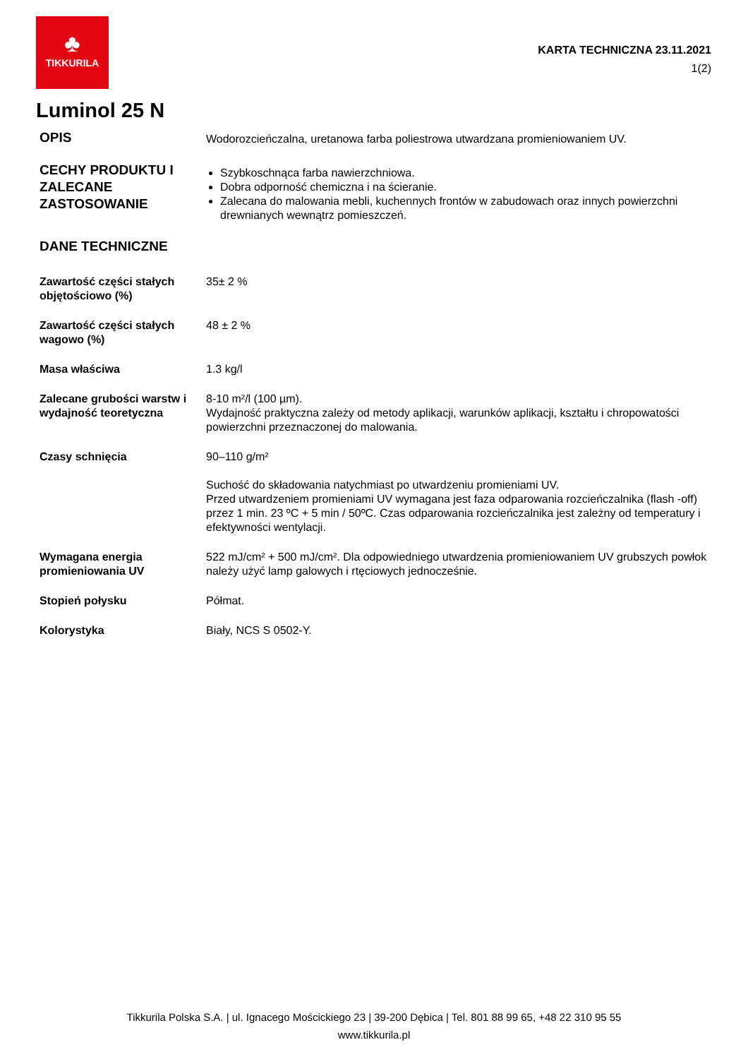♣
TIKKURILA
KARTA TECHNICZNA 23.11.2021
1(2)
Luminol 25 N
OPIS
Wodorozcieńczalna, uretanowa farba poliestrowa utwardzana promieniowaniem UV.
CECHY PRODUKTU I ZALECANE ZASTOSOWANIE
Szybkoschnąca farba nawierzchniowa.
Dobra odporność chemiczna i na ścieranie.
Zalecana do malowania mebli, kuchennych frontów w zabudowach oraz innych powierzchni drewnianych wewnątrz pomieszczeń.
DANE TECHNICZNE
Zawartość części stałych objętościowo (%)
35± 2 %
Zawartość części stałych wagowo (%)
48 ± 2 %
Masa właściwa 1.3 kg/l
Zalecane grubości warstw i wydajność teoretyczna
8-10 m²/l (100 µm).
Wydajność praktyczna zależy od metody aplikacji, warunków aplikacji, kształtu i chropowatości powierzchni przeznaczonej do malowania.
Czasy schnięcia 90–110 g/m²
Suchość do składowania natychmiast po utwardzeniu promieniami UV.
Przed utwardzeniem promieniami UV wymagana jest faza odparowania rozcieńczalnika (flash -off) przez 1 min. 23 ºC + 5 min / 50ºC. Czas odparowania rozcieńczalnika jest zależny od temperatury i efektywności wentylacji.
Wymagana energia promieniowania UV
522 mJ/cm² + 500 mJ/cm². Dla odpowiedniego utwardzenia promieniowaniem UV grubszych powłok należy użyć lamp galowych i rtęciowych jednocześnie.
Stopień połysku Półmat.
Kolorystyka Biały, NCS S 0502-Y.
Tikkurila Polska S.A. | ul. Ignacego Mościckiego 23 | 39-200 Dębica | Tel. 801 88 99 65, +48 22 310 95 55
www.tikkurila.pl